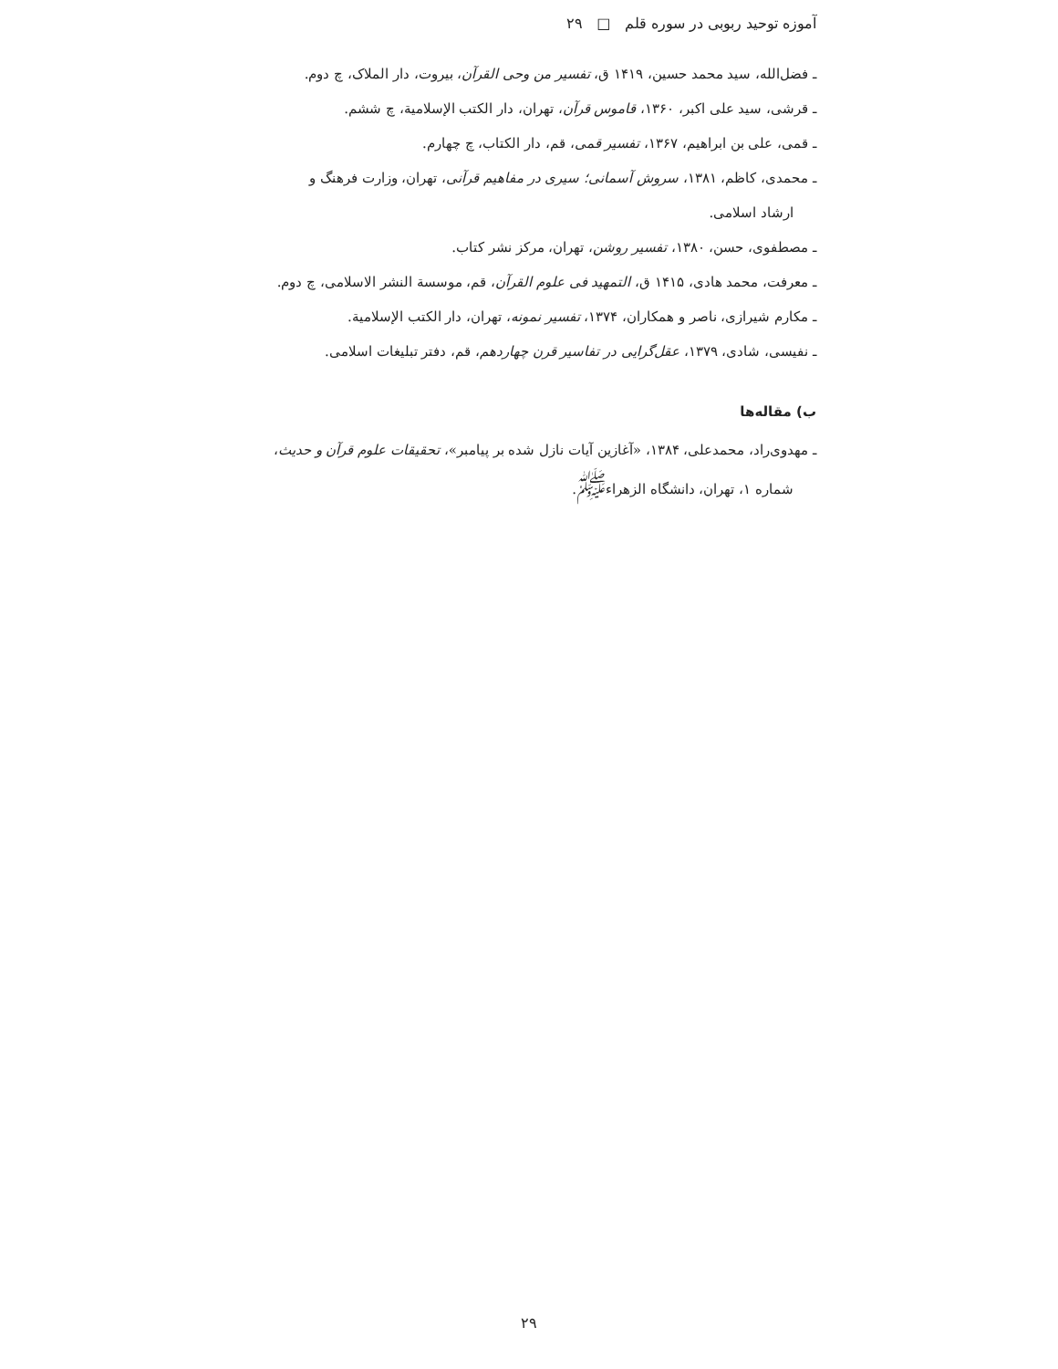آموزه توحید ربوبی در سوره قلم □ ۲۹
ـ فضل‌الله، سید محمد حسین، ۱۴۱۹ ق، تفسیر من وحی القرآن، بیروت، دار الملاک، چ دوم.
ـ قرشی، سید علی اکبر، ۱۳۶۰، قاموس قرآن، تهران، دار الکتب الإسلامیة، چ ششم.
ـ قمی، علی بن ابراهیم، ۱۳۶۷، تفسیر قمی، قم، دار الکتاب، چ چهارم.
ـ محمدی، کاظم، ۱۳۸۱، سروش آسمانی؛ سیری در مفاهیم قرآنی، تهران، وزارت فرهنگ و
ارشاد اسلامی.
ـ مصطفوی، حسن، ۱۳۸۰، تفسیر روشن، تهران، مرکز نشر کتاب.
ـ معرفت، محمد هادی، ۱۴۱۵ ق، التمهید فی علوم القرآن، قم، موسسة النشر الاسلامی، چ دوم.
ـ مکارم شیرازی، ناصر و همکاران، ۱۳۷۴، تفسیر نمونه، تهران، دار الکتب الإسلامیة.
ـ نفیسی، شادی، ۱۳۷۹، عقل‌گرایی در تفاسیر قرن چهاردهم، قم، دفتر تبلیغات اسلامی.
ب) مقاله‌ها
ـ مهدوی‌راد، محمدعلی، ۱۳۸۴، «آغازین آیات نازل شده بر پیامبر»، تحقیقات علوم قرآن و حدیث،
شماره ۱، تهران، دانشگاه الزهراء<sup>ﷺ</sup>.
۲۹